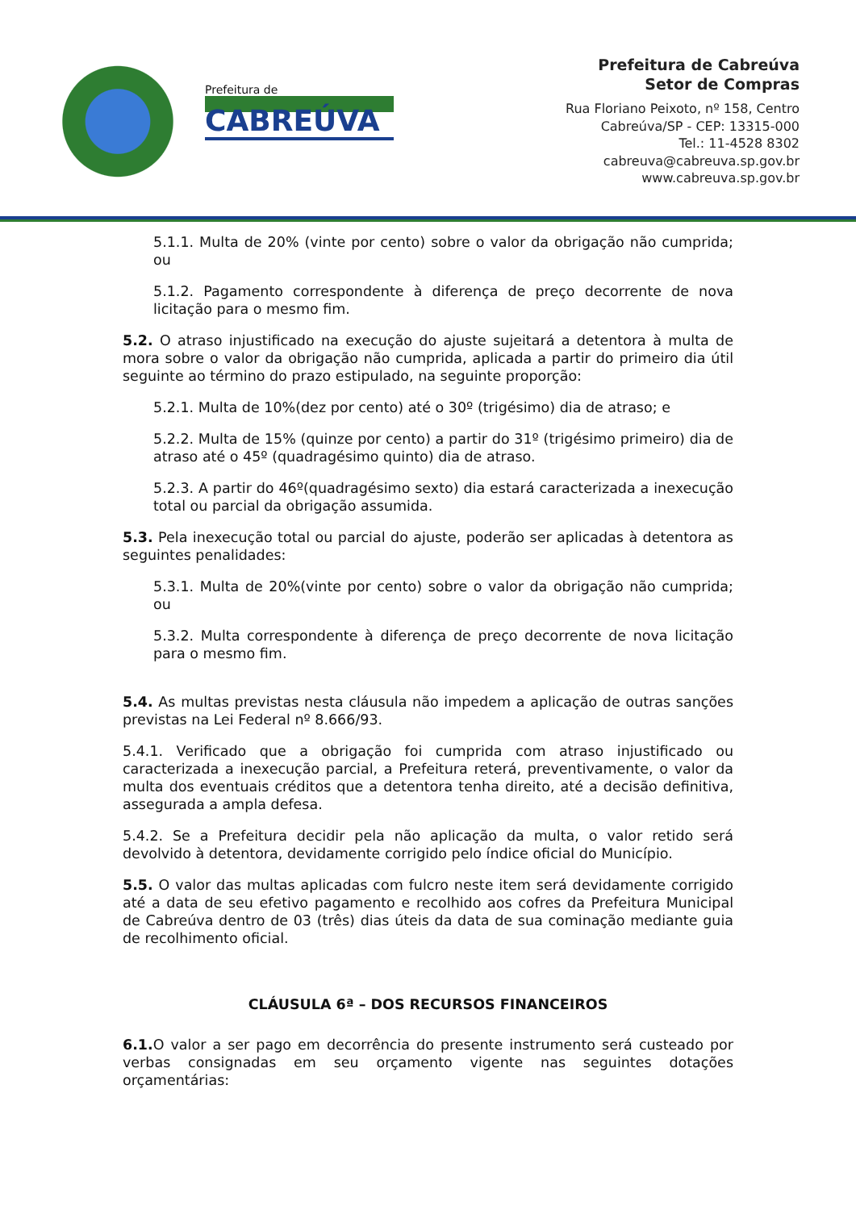Prefeitura de
CABREÚVA
Prefeitura de Cabreúva
Setor de Compras
Rua Floriano Peixoto, nº 158, Centro
Cabreúva/SP - CEP: 13315-000
Tel.: 11-4528 8302
cabreuva@cabreuva.sp.gov.br
www.cabreuva.sp.gov.br
5.1.1. Multa de 20% (vinte por cento) sobre o valor da obrigação não cumprida; ou
5.1.2. Pagamento correspondente à diferença de preço decorrente de nova licitação para o mesmo fim.
5.2. O atraso injustificado na execução do ajuste sujeitará a detentora à multa de mora sobre o valor da obrigação não cumprida, aplicada a partir do primeiro dia útil seguinte ao término do prazo estipulado, na seguinte proporção:
5.2.1. Multa de 10%(dez por cento) até o 30º (trigésimo) dia de atraso; e
5.2.2. Multa de 15% (quinze por cento) a partir do 31º (trigésimo primeiro) dia de atraso até o 45º (quadragésimo quinto) dia de atraso.
5.2.3. A partir do 46º(quadragésimo sexto) dia estará caracterizada a inexecução total ou parcial da obrigação assumida.
5.3. Pela inexecução total ou parcial do ajuste, poderão ser aplicadas à detentora as seguintes penalidades:
5.3.1. Multa de 20%(vinte por cento) sobre o valor da obrigação não cumprida; ou
5.3.2. Multa correspondente à diferença de preço decorrente de nova licitação para o mesmo fim.
5.4. As multas previstas nesta cláusula não impedem a aplicação de outras sanções previstas na Lei Federal nº 8.666/93.
5.4.1. Verificado que a obrigação foi cumprida com atraso injustificado ou caracterizada a inexecução parcial, a Prefeitura reterá, preventivamente, o valor da multa dos eventuais créditos que a detentora tenha direito, até a decisão definitiva, assegurada a ampla defesa.
5.4.2. Se a Prefeitura decidir pela não aplicação da multa, o valor retido será devolvido à detentora, devidamente corrigido pelo índice oficial do Município.
5.5. O valor das multas aplicadas com fulcro neste item será devidamente corrigido até a data de seu efetivo pagamento e recolhido aos cofres da Prefeitura Municipal de Cabreúva dentro de 03 (três) dias úteis da data de sua cominação mediante guia de recolhimento oficial.
CLÁUSULA 6ª – DOS RECURSOS FINANCEIROS
6.1. O valor a ser pago em decorrência do presente instrumento será custeado por verbas consignadas em seu orçamento vigente nas seguintes dotações orçamentárias: